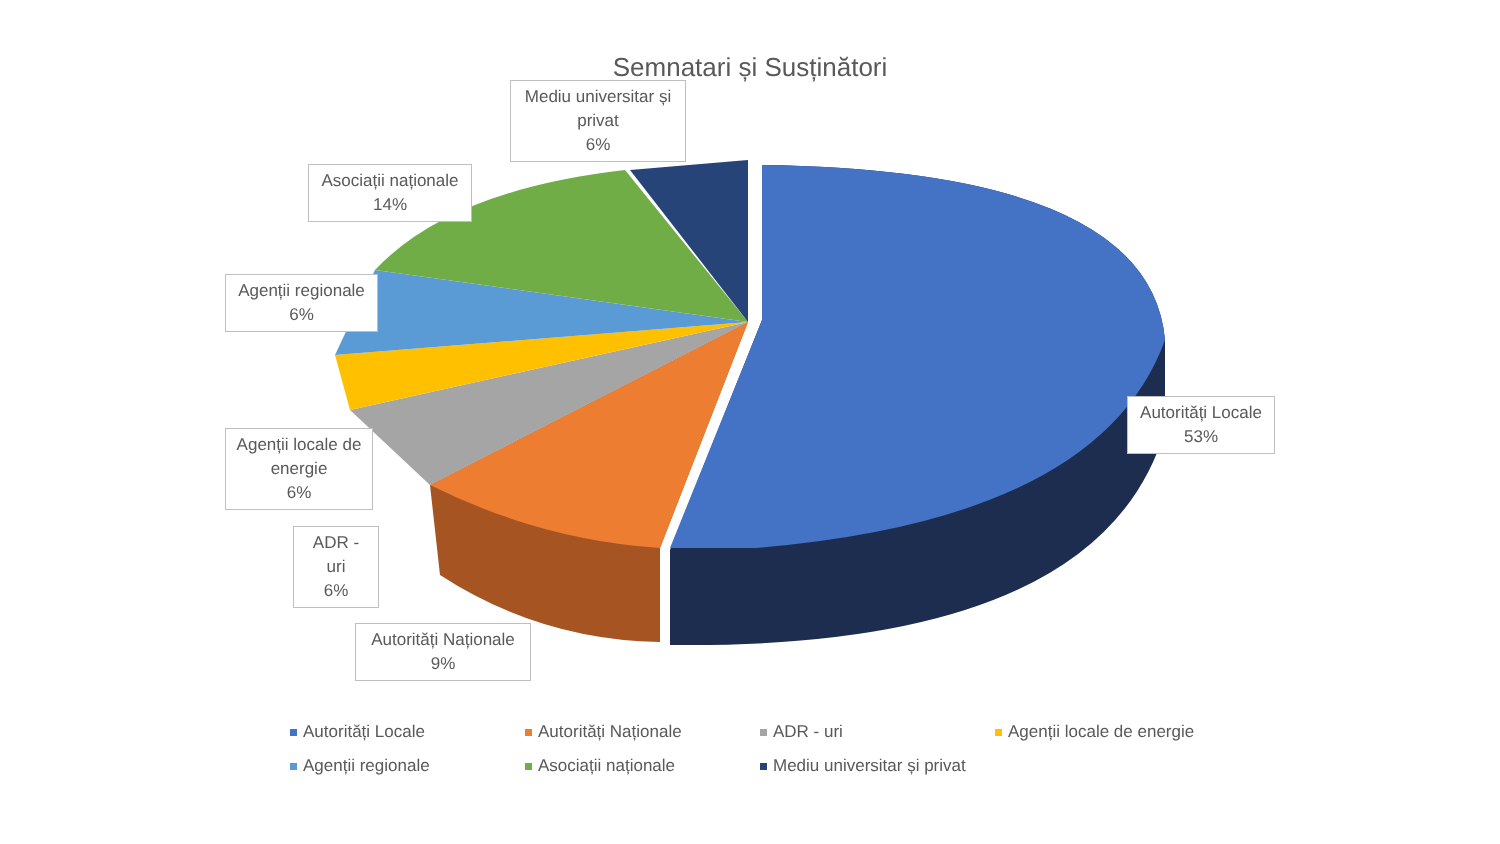Semnatari și Susținători
Mediu universitar și privat
6%
Asociații naționale
14%
Agenții regionale
6%
Agenții locale de energie
6%
ADR - uri
6%
Autorități Naționale
9%
Autorități Locale
53%
Autorități Locale
Autorități Naționale
ADR - uri
Agenții locale de energie
Agenții regionale
Asociații naționale
Mediu universitar și privat